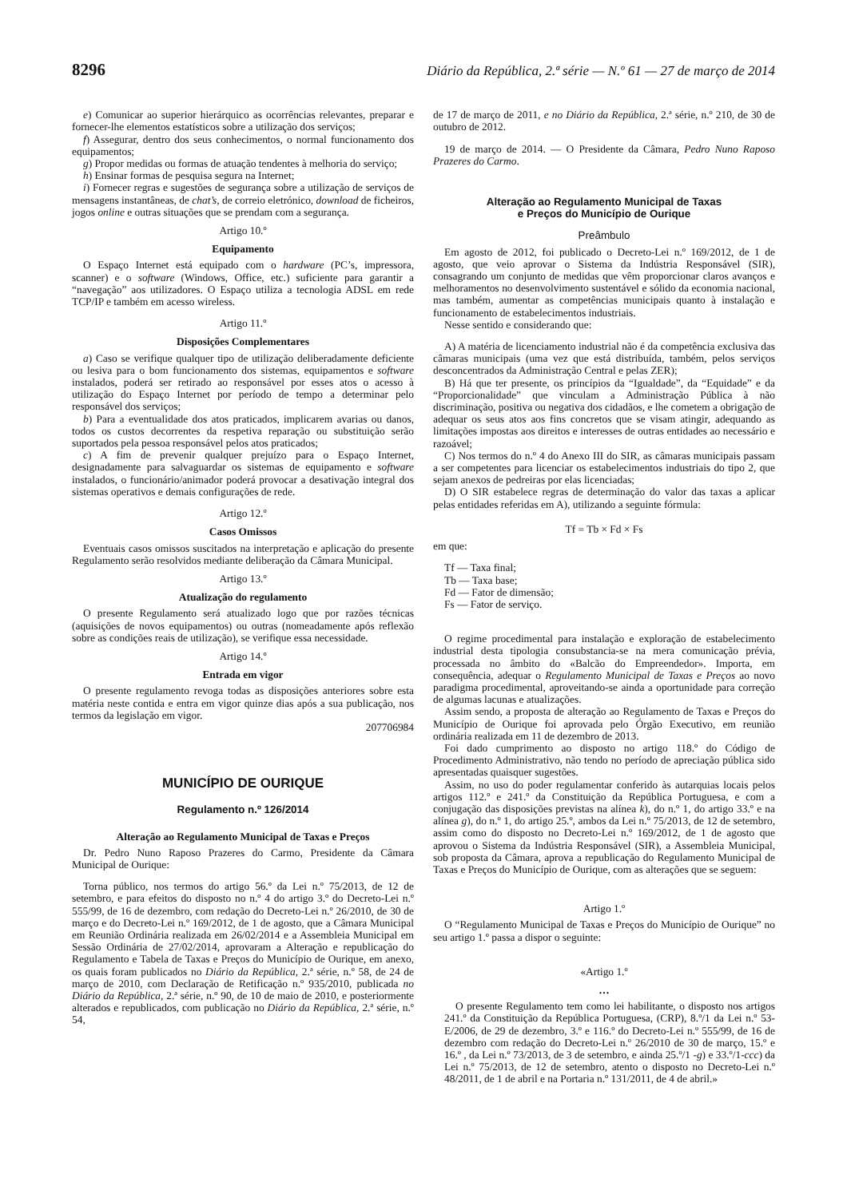8296 Diário da República, 2.ª série — N.º 61 — 27 de março de 2014
e) Comunicar ao superior hierárquico as ocorrências relevantes, preparar e fornecer-lhe elementos estatísticos sobre a utilização dos serviços;
f) Assegurar, dentro dos seus conhecimentos, o normal funcionamento dos equipamentos;
g) Propor medidas ou formas de atuação tendentes à melhoria do serviço;
h) Ensinar formas de pesquisa segura na Internet;
i) Fornecer regras e sugestões de segurança sobre a utilização de serviços de mensagens instantâneas, de chat’s, de correio eletrónico, download de ficheiros, jogos online e outras situações que se prendam com a segurança.
Artigo 10.º
Equipamento
O Espaço Internet está equipado com o hardware (PC’s, impressora, scanner) e o software (Windows, Office, etc.) suficiente para garantir a “navegação” aos utilizadores. O Espaço utiliza a tecnologia ADSL em rede TCP/IP e também em acesso wireless.
Artigo 11.º
Disposições Complementares
a) Caso se verifique qualquer tipo de utilização deliberadamente deficiente ou lesiva para o bom funcionamento dos sistemas, equipamentos e software instalados, poderá ser retirado ao responsável por esses atos o acesso à utilização do Espaço Internet por período de tempo a determinar pelo responsável dos serviços;
b) Para a eventualidade dos atos praticados, implicarem avarias ou danos, todos os custos decorrentes da respetiva reparação ou substituição serão suportados pela pessoa responsável pelos atos praticados;
c) A fim de prevenir qualquer prejuízo para o Espaço Internet, designadamente para salvaguardar os sistemas de equipamento e software instalados, o funcionário/animador poderá provocar a desativação integral dos sistemas operativos e demais configurações de rede.
Artigo 12.º
Casos Omissos
Eventuais casos omissos suscitados na interpretação e aplicação do presente Regulamento serão resolvidos mediante deliberação da Câmara Municipal.
Artigo 13.º
Atualização do regulamento
O presente Regulamento será atualizado logo que por razões técnicas (aquisições de novos equipamentos) ou outras (nomeadamente após reflexão sobre as condições reais de utilização), se verifique essa necessidade.
Artigo 14.º
Entrada em vigor
O presente regulamento revoga todas as disposições anteriores sobre esta matéria neste contida e entra em vigor quinze dias após a sua publicação, nos termos da legislação em vigor.
207706984
MUNICÍPIO DE OURIQUE
Regulamento n.º 126/2014
Alteração ao Regulamento Municipal de Taxas e Preços
Dr. Pedro Nuno Raposo Prazeres do Carmo, Presidente da Câmara Municipal de Ourique:
Torna público, nos termos do artigo 56.º da Lei n.º 75/2013, de 12 de setembro, e para efeitos do disposto no n.º 4 do artigo 3.º do Decreto-Lei n.º 555/99, de 16 de dezembro, com redação do Decreto-Lei n.º 26/2010, de 30 de março e do Decreto-Lei n.º 169/2012, de 1 de agosto, que a Câmara Municipal em Reunião Ordinária realizada em 26/02/2014 e a Assembleia Municipal em Sessão Ordinária de 27/02/2014, aprovaram a Alteração e republicação do Regulamento e Tabela de Taxas e Preços do Município de Ourique, em anexo, os quais foram publicados no Diário da República, 2.ª série, n.º 58, de 24 de março de 2010, com Declaração de Retificação n.º 935/2010, publicada no Diário da República, 2.ª série, n.º 90, de 10 de maio de 2010, e posteriormente alterados e republicados, com publicação no Diário da República, 2.ª série, n.º 54,
de 17 de março de 2011, e no Diário da República, 2.ª série, n.º 210, de 30 de outubro de 2012.
19 de março de 2014. — O Presidente da Câmara, Pedro Nuno Raposo Prazeres do Carmo.
Alteração ao Regulamento Municipal de Taxas
e Preços do Município de Ourique
Preâmbulo
Em agosto de 2012, foi publicado o Decreto-Lei n.º 169/2012, de 1 de agosto, que veio aprovar o Sistema da Indústria Responsável (SIR), consagrando um conjunto de medidas que vêm proporcionar claros avanços e melhoramentos no desenvolvimento sustentável e sólido da economia nacional, mas também, aumentar as competências municipais quanto à instalação e funcionamento de estabelecimentos industriais.
Nesse sentido e considerando que:
A) A matéria de licenciamento industrial não é da competência exclusiva das câmaras municipais (uma vez que está distribuída, também, pelos serviços desconcentrados da Administração Central e pelas ZER);
B) Há que ter presente, os princípios da “Igualdade”, da “Equidade” e da “Proporcionalidade” que vinculam a Administração Pública à não discriminação, positiva ou negativa dos cidadãos, e lhe cometem a obrigação de adequar os seus atos aos fins concretos que se visam atingir, adequando as limitações impostas aos direitos e interesses de outras entidades ao necessário e razoável;
C) Nos termos do n.º 4 do Anexo III do SIR, as câmaras municipais passam a ser competentes para licenciar os estabelecimentos industriais do tipo 2, que sejam anexos de pedreiras por elas licenciadas;
D) O SIR estabelece regras de determinação do valor das taxas a aplicar pelas entidades referidas em A), utilizando a seguinte fórmula:
Tf = Tb × Fd × Fs
em que:
Tf — Taxa final;
Tb — Taxa base;
Fd — Fator de dimensão;
Fs — Fator de serviço.
O regime procedimental para instalação e exploração de estabelecimento industrial desta tipologia consubstancia-se na mera comunicação prévia, processada no âmbito do «Balcão do Empreendedor». Importa, em consequência, adequar o Regulamento Municipal de Taxas e Preços ao novo paradigma procedimental, aproveitando-se ainda a oportunidade para correção de algumas lacunas e atualizações.
Assim sendo, a proposta de alteração ao Regulamento de Taxas e Preços do Município de Ourique foi aprovada pelo Órgão Executivo, em reunião ordinária realizada em 11 de dezembro de 2013.
Foi dado cumprimento ao disposto no artigo 118.º do Código de Procedimento Administrativo, não tendo no período de apreciação pública sido apresentadas quaisquer sugestões.
Assim, no uso do poder regulamentar conferido às autarquias locais pelos artigos 112.º e 241.º da Constituição da República Portuguesa, e com a conjugação das disposições previstas na alínea k), do n.º 1, do artigo 33.º e na alínea g), do n.º 1, do artigo 25.º, ambos da Lei n.º 75/2013, de 12 de setembro, assim como do disposto no Decreto-Lei n.º 169/2012, de 1 de agosto que aprovou o Sistema da Indústria Responsável (SIR), a Assembleia Municipal, sob proposta da Câmara, aprova a republicação do Regulamento Municipal de Taxas e Preços do Município de Ourique, com as alterações que se seguem:
Artigo 1.º
O “Regulamento Municipal de Taxas e Preços do Município de Ourique” no seu artigo 1.º passa a dispor o seguinte:
«Artigo 1.º
…
O presente Regulamento tem como lei habilitante, o disposto nos artigos 241.º da Constituição da República Portuguesa, (CRP), 8.º/1 da Lei n.º 53-E/2006, de 29 de dezembro, 3.º e 116.º do Decreto-Lei n.º 555/99, de 16 de dezembro com redação do Decreto-Lei n.º 26/2010 de 30 de março, 15.º e 16.º , da Lei n.º 73/2013, de 3 de setembro, e ainda 25.º/1 -g) e 33.º/1-ccc) da Lei n.º 75/2013, de 12 de setembro, atento o disposto no Decreto-Lei n.º 48/2011, de 1 de abril e na Portaria n.º 131/2011, de 4 de abril.»